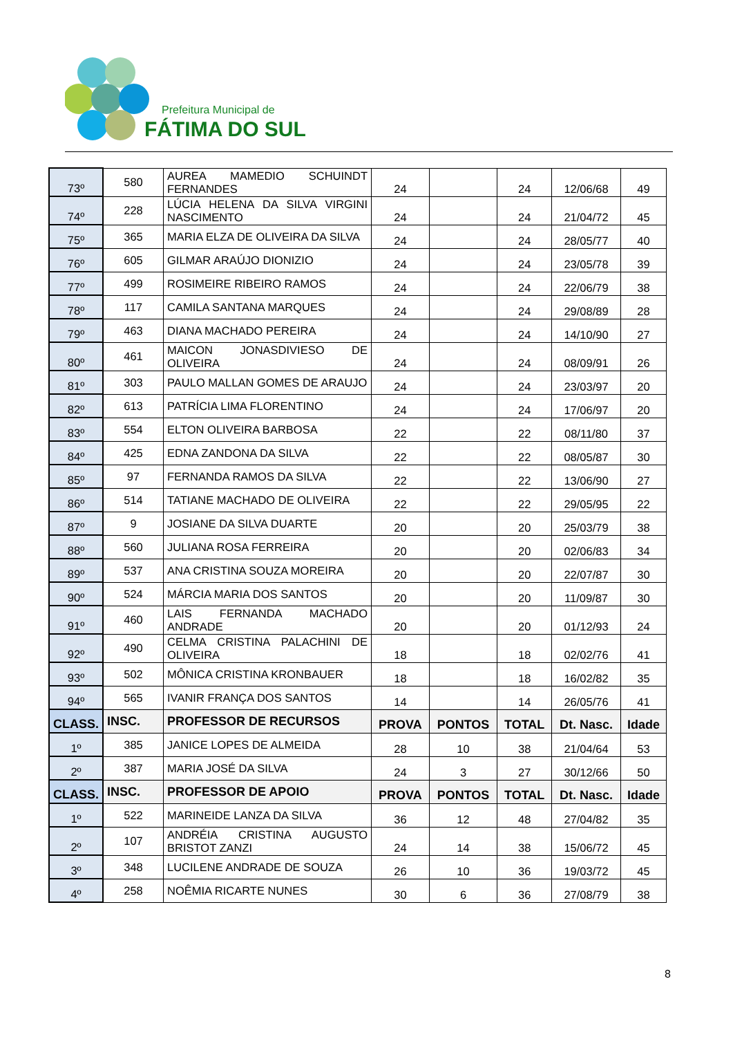Prefeitura Municipal de
FÁTIMA DO SUL
| 73º | 580 | AUREA MAMEDIO SCHUINDT FERNANDES | 24 | | 24 | 12/06/68 | 49 |
| 74º | 228 | LÚCIA HELENA DA SILVA VIRGINI NASCIMENTO | 24 | | 24 | 21/04/72 | 45 |
| 75º | 365 | MARIA ELZA DE OLIVEIRA DA SILVA | 24 | | 24 | 28/05/77 | 40 |
| 76º | 605 | GILMAR ARAÚJO DIONIZIO | 24 | | 24 | 23/05/78 | 39 |
| 77º | 499 | ROSIMEIRE RIBEIRO RAMOS | 24 | | 24 | 22/06/79 | 38 |
| 78º | 117 | CAMILA SANTANA MARQUES | 24 | | 24 | 29/08/89 | 28 |
| 79º | 463 | DIANA MACHADO PEREIRA | 24 | | 24 | 14/10/90 | 27 |
| 80º | 461 | MAICON JONASDIVIESO DE OLIVEIRA | 24 | | 24 | 08/09/91 | 26 |
| 81º | 303 | PAULO MALLAN GOMES DE ARAUJO | 24 | | 24 | 23/03/97 | 20 |
| 82º | 613 | PATRÍCIA LIMA FLORENTINO | 24 | | 24 | 17/06/97 | 20 |
| 83º | 554 | ELTON OLIVEIRA BARBOSA | 22 | | 22 | 08/11/80 | 37 |
| 84º | 425 | EDNA ZANDONA DA SILVA | 22 | | 22 | 08/05/87 | 30 |
| 85º | 97 | FERNANDA RAMOS DA SILVA | 22 | | 22 | 13/06/90 | 27 |
| 86º | 514 | TATIANE MACHADO DE OLIVEIRA | 22 | | 22 | 29/05/95 | 22 |
| 87º | 9 | JOSIANE DA SILVA DUARTE | 20 | | 20 | 25/03/79 | 38 |
| 88º | 560 | JULIANA ROSA FERREIRA | 20 | | 20 | 02/06/83 | 34 |
| 89º | 537 | ANA CRISTINA SOUZA MOREIRA | 20 | | 20 | 22/07/87 | 30 |
| 90º | 524 | MÁRCIA MARIA DOS SANTOS | 20 | | 20 | 11/09/87 | 30 |
| 91º | 460 | LAIS FERNANDA MACHADO ANDRADE | 20 | | 20 | 01/12/93 | 24 |
| 92º | 490 | CELMA CRISTINA PALACHINI DE OLIVEIRA | 18 | | 18 | 02/02/76 | 41 |
| 93º | 502 | MÔNICA CRISTINA KRONBAUER | 18 | | 18 | 16/02/82 | 35 |
| 94º | 565 | IVANIR FRANÇA DOS SANTOS | 14 | | 14 | 26/05/76 | 41 |
| CLASS. | INSC. | PROFESSOR DE RECURSOS | PROVA | PONTOS | TOTAL | Dt. Nasc. | Idade |
| 1º | 385 | JANICE LOPES DE ALMEIDA | 28 | 10 | 38 | 21/04/64 | 53 |
| 2º | 387 | MARIA JOSÉ DA SILVA | 24 | 3 | 27 | 30/12/66 | 50 |
| CLASS. | INSC. | PROFESSOR DE APOIO | PROVA | PONTOS | TOTAL | Dt. Nasc. | Idade |
| 1º | 522 | MARINEIDE LANZA DA SILVA | 36 | 12 | 48 | 27/04/82 | 35 |
| 2º | 107 | ANDRÉIA CRISTINA AUGUSTO BRISTOT ZANZI | 24 | 14 | 38 | 15/06/72 | 45 |
| 3º | 348 | LUCILENE ANDRADE DE SOUZA | 26 | 10 | 36 | 19/03/72 | 45 |
| 4º | 258 | NOÊMIA RICARTE NUNES | 30 | 6 | 36 | 27/08/79 | 38 |
8